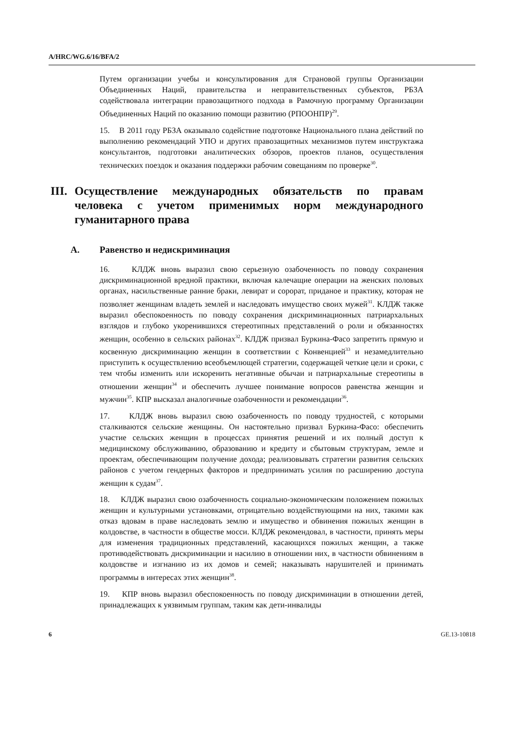A/HRC/WG.6/16/BFA/2
Путем организации учебы и консультирования для Страновой группы Организации Объединенных Наций, правительства и неправительственных субъектов, РБЗА содействовала интеграции правозащитного подхода в Рамочную программу Организации Объединенных Наций по оказанию помощи развитию (РПООНПР)<sup>29</sup>.
15. В 2011 году РБЗА оказывало содействие подготовке Национального плана действий по выполнению рекомендаций УПО и других правозащитных механизмов путем инструктажа консультантов, подготовки аналитических обзоров, проектов планов, осуществления технических поездок и оказания поддержки рабочим совещаниям по проверке<sup>30</sup>.
III. Осуществление международных обязательств по правам человека с учетом применимых норм международного гуманитарного права
A. Равенство и недискриминация
16. КЛДЖ вновь выразил свою серьезную озабоченность по поводу сохранения дискриминационной вредной практики, включая калечащие операции на женских половых органах, насильственные ранние браки, левират и сорорат, приданое и практику, которая не позволяет женщинам владеть землей и наследовать имущество своих мужей<sup>31</sup>. КЛДЖ также выразил обеспокоенность по поводу сохранения дискриминационных патриархальных взглядов и глубоко укоренившихся стереотипных представлений о роли и обязанностях женщин, особенно в сельских районах<sup>32</sup>. КЛДЖ призвал Буркина-Фасо запретить прямую и косвенную дискриминацию женщин в соответствии с Конвенцией<sup>33</sup> и незамедлительно приступить к осуществлению всеобъемлющей стратегии, содержащей четкие цели и сроки, с тем чтобы изменить или искоренить негативные обычаи и патриархальные стереотипы в отношении женщин<sup>34</sup> и обеспечить лучшее понимание вопросов равенства женщин и мужчин<sup>35</sup>. КПР высказал аналогичные озабоченности и рекомендации<sup>36</sup>.
17. КЛДЖ вновь выразил свою озабоченность по поводу трудностей, с которыми сталкиваются сельские женщины. Он настоятельно призвал Буркина-Фасо: обеспечить участие сельских женщин в процессах принятия решений и их полный доступ к медицинскому обслуживанию, образованию и кредиту и сбытовым структурам, земле и проектам, обеспечивающим получение дохода; реализовывать стратегии развития сельских районов с учетом гендерных факторов и предпринимать усилия по расширению доступа женщин к судам<sup>37</sup>.
18. КЛДЖ выразил свою озабоченность социально-экономическим положением пожилых женщин и культурными установками, отрицательно воздействующими на них, такими как отказ вдовам в праве наследовать землю и имущество и обвинения пожилых женщин в колдовстве, в частности в обществе мосси. КЛДЖ рекомендовал, в частности, принять меры для изменения традиционных представлений, касающихся пожилых женщин, а также противодействовать дискриминации и насилию в отношении них, в частности обвинениям в колдовстве и изгнанию из их домов и семей; наказывать нарушителей и принимать программы в интересах этих женщин<sup>38</sup>.
19. КПР вновь выразил обеспокоенность по поводу дискриминации в отношении детей, принадлежащих к уязвимым группам, таким как дети-инвалиды
6 GE.13-10818